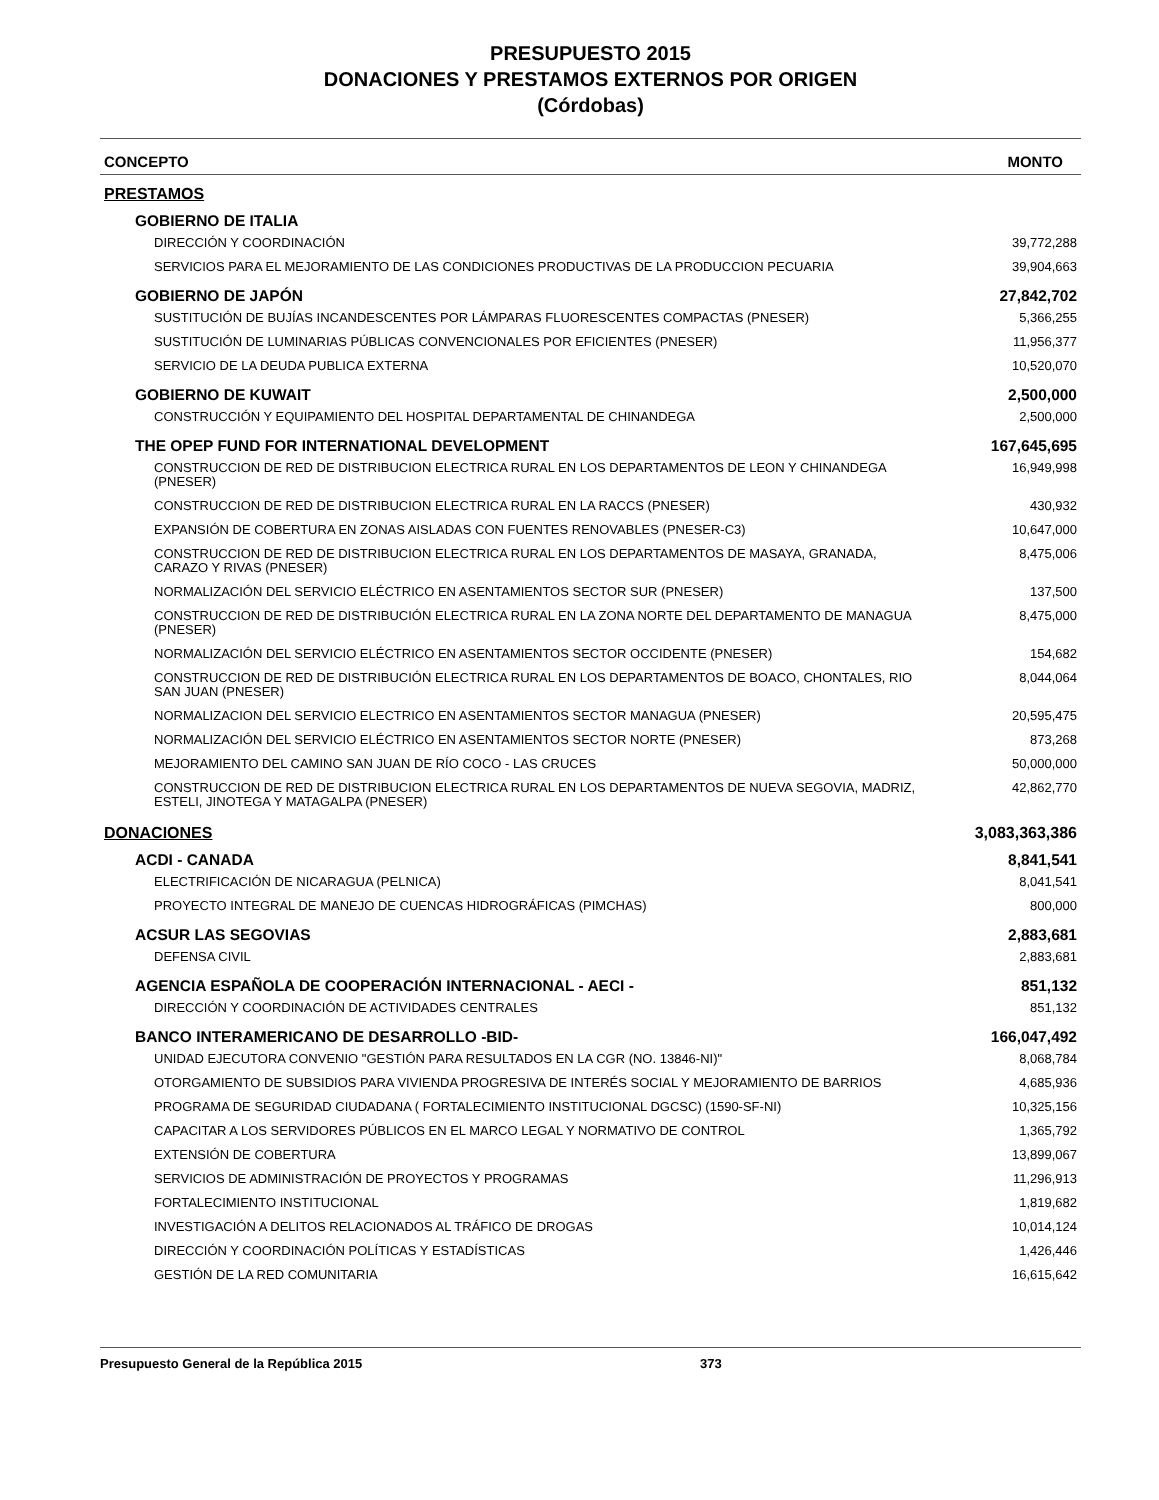PRESUPUESTO 2015
DONACIONES Y PRESTAMOS EXTERNOS POR ORIGEN
(Córdobas)
| CONCEPTO | MONTO |
| --- | --- |
| PRESTAMOS | |
| GOBIERNO DE ITALIA | |
| DIRECCIÓN Y COORDINACIÓN | 39,772,288 |
| SERVICIOS PARA EL MEJORAMIENTO DE LAS CONDICIONES PRODUCTIVAS DE LA PRODUCCION PECUARIA | 39,904,663 |
| GOBIERNO DE JAPÓN | 27,842,702 |
| SUSTITUCIÓN DE BUJÍAS INCANDESCENTES POR LÁMPARAS FLUORESCENTES COMPACTAS (PNESER) | 5,366,255 |
| SUSTITUCIÓN DE LUMINARIAS PÚBLICAS CONVENCIONALES POR EFICIENTES (PNESER) | 11,956,377 |
| SERVICIO DE LA DEUDA PUBLICA EXTERNA | 10,520,070 |
| GOBIERNO DE KUWAIT | 2,500,000 |
| CONSTRUCCIÓN Y EQUIPAMIENTO DEL HOSPITAL DEPARTAMENTAL DE CHINANDEGA | 2,500,000 |
| THE OPEP FUND FOR INTERNATIONAL DEVELOPMENT | 167,645,695 |
| CONSTRUCCION DE RED DE DISTRIBUCION ELECTRICA RURAL EN LOS DEPARTAMENTOS DE LEON Y CHINANDEGA (PNESER) | 16,949,998 |
| CONSTRUCCION DE RED DE DISTRIBUCION ELECTRICA RURAL EN LA RACCS (PNESER) | 430,932 |
| EXPANSIÓN DE COBERTURA EN ZONAS AISLADAS CON FUENTES RENOVABLES (PNESER-C3) | 10,647,000 |
| CONSTRUCCION DE RED DE DISTRIBUCION ELECTRICA RURAL EN LOS DEPARTAMENTOS DE MASAYA, GRANADA, CARAZO Y RIVAS (PNESER) | 8,475,006 |
| NORMALIZACIÓN DEL SERVICIO ELÉCTRICO EN ASENTAMIENTOS SECTOR SUR (PNESER) | 137,500 |
| CONSTRUCCION DE RED DE DISTRIBUCIÓN ELECTRICA RURAL EN LA ZONA NORTE DEL DEPARTAMENTO DE MANAGUA (PNESER) | 8,475,000 |
| NORMALIZACIÓN DEL SERVICIO ELÉCTRICO EN ASENTAMIENTOS SECTOR OCCIDENTE (PNESER) | 154,682 |
| CONSTRUCCION DE RED DE DISTRIBUCIÓN ELECTRICA RURAL EN LOS DEPARTAMENTOS DE BOACO, CHONTALES, RIO SAN JUAN (PNESER) | 8,044,064 |
| NORMALIZACION DEL SERVICIO ELECTRICO EN ASENTAMIENTOS SECTOR MANAGUA (PNESER) | 20,595,475 |
| NORMALIZACIÓN DEL SERVICIO ELÉCTRICO EN ASENTAMIENTOS SECTOR NORTE (PNESER) | 873,268 |
| MEJORAMIENTO DEL CAMINO SAN JUAN DE RÍO COCO - LAS CRUCES | 50,000,000 |
| CONSTRUCCION DE RED DE DISTRIBUCION ELECTRICA RURAL EN LOS DEPARTAMENTOS DE NUEVA SEGOVIA, MADRIZ, ESTELI, JINOTEGA Y MATAGALPA (PNESER) | 42,862,770 |
| DONACIONES | 3,083,363,386 |
| ACDI - CANADA | 8,841,541 |
| ELECTRIFICACIÓN DE NICARAGUA (PELNICA) | 8,041,541 |
| PROYECTO INTEGRAL DE MANEJO DE CUENCAS HIDROGRÁFICAS (PIMCHAS) | 800,000 |
| ACSUR LAS SEGOVIAS | 2,883,681 |
| DEFENSA CIVIL | 2,883,681 |
| AGENCIA ESPAÑOLA DE COOPERACIÓN INTERNACIONAL - AECI - | 851,132 |
| DIRECCIÓN Y COORDINACIÓN DE ACTIVIDADES CENTRALES | 851,132 |
| BANCO INTERAMERICANO DE DESARROLLO -BID- | 166,047,492 |
| UNIDAD EJECUTORA CONVENIO "GESTIÓN PARA RESULTADOS EN LA CGR (NO. 13846-NI)" | 8,068,784 |
| OTORGAMIENTO DE SUBSIDIOS PARA VIVIENDA PROGRESIVA DE INTERÉS SOCIAL Y MEJORAMIENTO DE BARRIOS | 4,685,936 |
| PROGRAMA DE SEGURIDAD CIUDADANA ( FORTALECIMIENTO INSTITUCIONAL DGCSC) (1590-SF-NI) | 10,325,156 |
| CAPACITAR A LOS SERVIDORES PÚBLICOS EN EL MARCO LEGAL Y NORMATIVO DE CONTROL | 1,365,792 |
| EXTENSIÓN DE COBERTURA | 13,899,067 |
| SERVICIOS DE ADMINISTRACIÓN DE PROYECTOS Y PROGRAMAS | 11,296,913 |
| FORTALECIMIENTO INSTITUCIONAL | 1,819,682 |
| INVESTIGACIÓN A DELITOS RELACIONADOS AL TRÁFICO DE DROGAS | 10,014,124 |
| DIRECCIÓN Y COORDINACIÓN POLÍTICAS Y ESTADÍSTICAS | 1,426,446 |
| GESTIÓN DE LA RED COMUNITARIA | 16,615,642 |
Presupuesto General de la República 2015 373